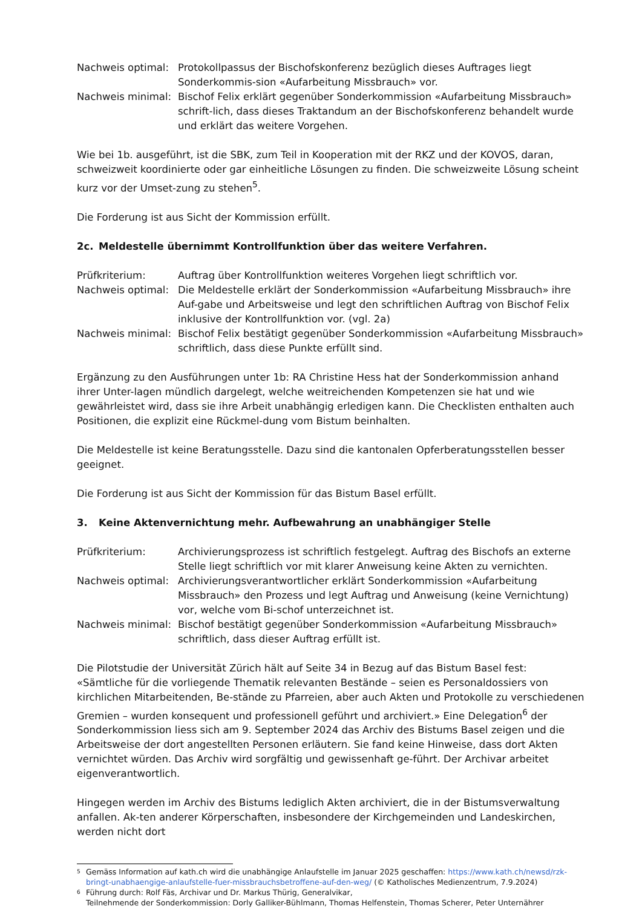Nachweis optimal:
Protokollpassus der Bischofskonferenz bezüglich dieses Auftrages liegt Sonderkommis-sion «Aufarbeitung Missbrauch» vor.
Nachweis minimal:
Bischof Felix erklärt gegenüber Sonderkommission «Aufarbeitung Missbrauch» schrift-lich, dass dieses Traktandum an der Bischofskonferenz behandelt wurde und erklärt das weitere Vorgehen.
Wie bei 1b. ausgeführt, ist die SBK, zum Teil in Kooperation mit der RKZ und der KOVOS, daran, schweizweit koordinierte oder gar einheitliche Lösungen zu finden. Die schweizweite Lösung scheint kurz vor der Umset-zung zu stehen<sup>5</sup>.
Die Forderung ist aus Sicht der Kommission erfüllt.
2c. Meldestelle übernimmt Kontrollfunktion über das weitere Verfahren.
Prüfkriterium: Auftrag über Kontrollfunktion weiteres Vorgehen liegt schriftlich vor.
Nachweis optimal:
Die Meldestelle erklärt der Sonderkommission «Aufarbeitung Missbrauch» ihre Auf-gabe und Arbeitsweise und legt den schriftlichen Auftrag von Bischof Felix inklusive der Kontrollfunktion vor. (vgl. 2a)
Nachweis minimal:
Bischof Felix bestätigt gegenüber Sonderkommission «Aufarbeitung Missbrauch» schriftlich, dass diese Punkte erfüllt sind.
Ergänzung zu den Ausführungen unter 1b: RA Christine Hess hat der Sonderkommission anhand ihrer Unter-lagen mündlich dargelegt, welche weitreichenden Kompetenzen sie hat und wie gewährleistet wird, dass sie ihre Arbeit unabhängig erledigen kann. Die Checklisten enthalten auch Positionen, die explizit eine Rückmel-dung vom Bistum beinhalten.
Die Meldestelle ist keine Beratungsstelle. Dazu sind die kantonalen Opferberatungsstellen besser geeignet.
Die Forderung ist aus Sicht der Kommission für das Bistum Basel erfüllt.
3. Keine Aktenvernichtung mehr. Aufbewahrung an unabhängiger Stelle
Prüfkriterium: Archivierungsprozess ist schriftlich festgelegt. Auftrag des Bischofs an externe Stelle liegt schriftlich vor mit klarer Anweisung keine Akten zu vernichten.
Nachweis optimal:
Archivierungsverantwortlicher erklärt Sonderkommission «Aufarbeitung Missbrauch» den Prozess und legt Auftrag und Anweisung (keine Vernichtung) vor, welche vom Bi-schof unterzeichnet ist.
Nachweis minimal:
Bischof bestätigt gegenüber Sonderkommission «Aufarbeitung Missbrauch» schriftlich, dass dieser Auftrag erfüllt ist.
Die Pilotstudie der Universität Zürich hält auf Seite 34 in Bezug auf das Bistum Basel fest: «Sämtliche für die vorliegende Thematik relevanten Bestände – seien es Personaldossiers von kirchlichen Mitarbeitenden, Be-stände zu Pfarreien, aber auch Akten und Protokolle zu verschiedenen Gremien – wurden konsequent und professionell geführt und archiviert.» Eine Delegation<sup>6</sup> der Sonderkommission liess sich am 9. September 2024 das Archiv des Bistums Basel zeigen und die Arbeitsweise der dort angestellten Personen erläutern. Sie fand keine Hinweise, dass dort Akten vernichtet würden. Das Archiv wird sorgfältig und gewissenhaft ge-führt. Der Archivar arbeitet eigenverantwortlich.
Hingegen werden im Archiv des Bistums lediglich Akten archiviert, die in der Bistumsverwaltung anfallen. Ak-ten anderer Körperschaften, insbesondere der Kirchgemeinden und Landeskirchen, werden nicht dort
5 Gemäss Information auf kath.ch wird die unabhängige Anlaufstelle im Januar 2025 geschaffen: https://www.kath.ch/newsd/rzk-bringt-unabhaengige-anlaufstelle-fuer-missbrauchsbetroffene-auf-den-weg/ (© Katholisches Medienzentrum, 7.9.2024)
6 Führung durch: Rolf Fäs, Archivar und Dr. Markus Thürig, Generalvikar,
Teilnehmende der Sonderkommission: Dorly Galliker-Bühlmann, Thomas Helfenstein, Thomas Scherer, Peter Unternährer